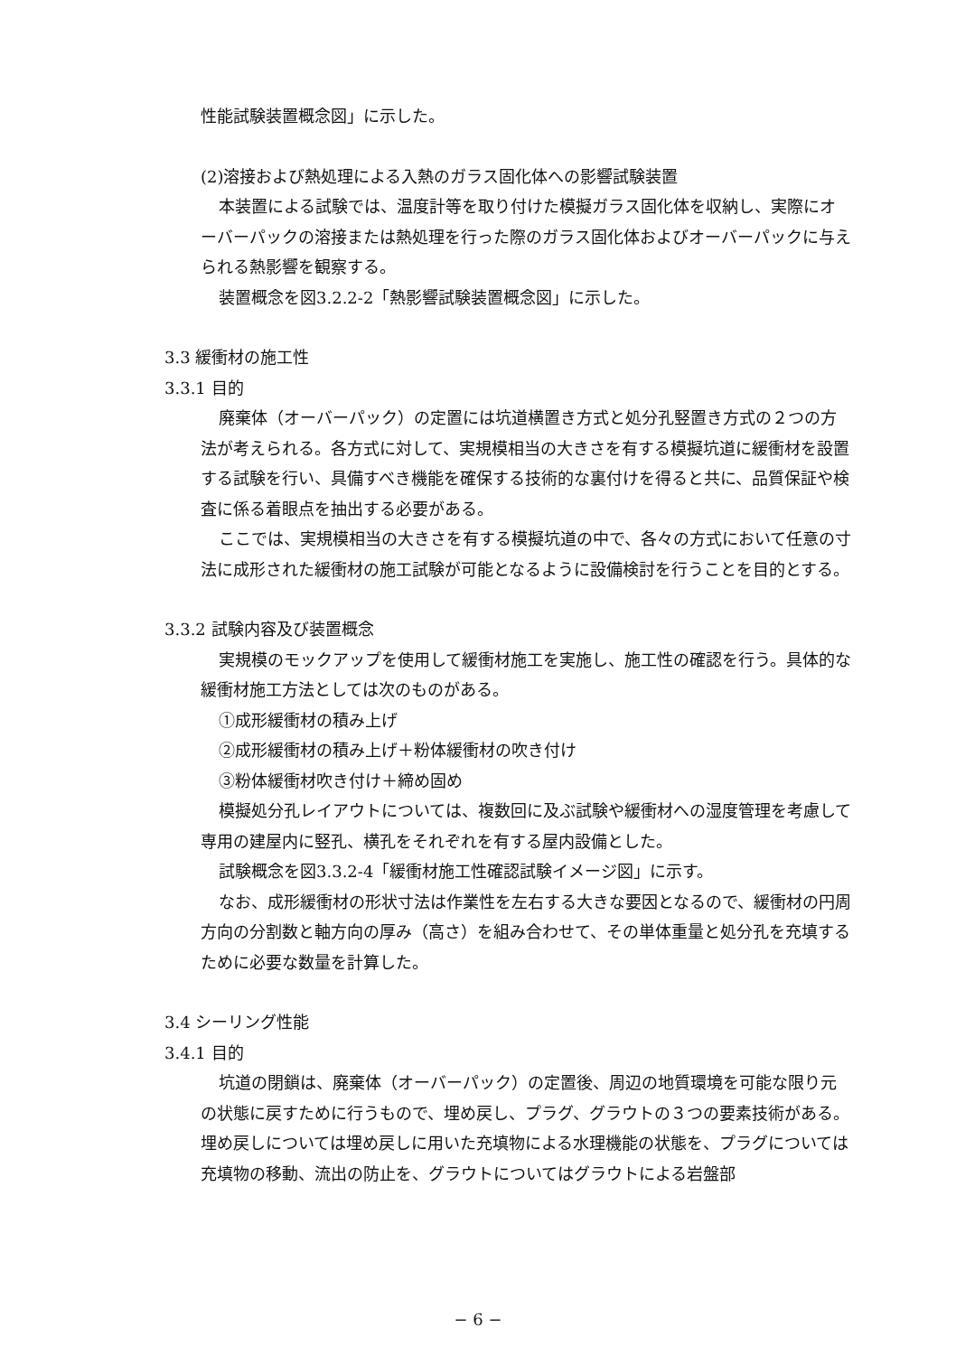性能試験装置概念図」に示した。
(2)溶接および熱処理による入熱のガラス固化体への影響試験装置
本装置による試験では、温度計等を取り付けた模擬ガラス固化体を収納し、実際にオーバーパックの溶接または熱処理を行った際のガラス固化体およびオーバーパックに与えられる熱影響を観察する。
装置概念を図3.2.2-2「熱影響試験装置概念図」に示した。
3.3 緩衝材の施工性
3.3.1 目的
廃棄体（オーバーパック）の定置には坑道横置き方式と処分孔竪置き方式の２つの方法が考えられる。各方式に対して、実規模相当の大きさを有する模擬坑道に緩衝材を設置する試験を行い、具備すべき機能を確保する技術的な裏付けを得ると共に、品質保証や検査に係る着眼点を抽出する必要がある。
ここでは、実規模相当の大きさを有する模擬坑道の中で、各々の方式において任意の寸法に成形された緩衝材の施工試験が可能となるように設備検討を行うことを目的とする。
3.3.2 試験内容及び装置概念
実規模のモックアップを使用して緩衝材施工を実施し、施工性の確認を行う。具体的な緩衝材施工方法としては次のものがある。
①成形緩衝材の積み上げ
②成形緩衝材の積み上げ＋粉体緩衝材の吹き付け
③粉体緩衝材吹き付け＋締め固め
模擬処分孔レイアウトについては、複数回に及ぶ試験や緩衝材への湿度管理を考慮して専用の建屋内に竪孔、横孔をそれぞれを有する屋内設備とした。
試験概念を図3.3.2-4「緩衝材施工性確認試験イメージ図」に示す。
なお、成形緩衝材の形状寸法は作業性を左右する大きな要因となるので、緩衝材の円周方向の分割数と軸方向の厚み（高さ）を組み合わせて、その単体重量と処分孔を充填するために必要な数量を計算した。
3.4 シーリング性能
3.4.1 目的
坑道の閉鎖は、廃棄体（オーバーパック）の定置後、周辺の地質環境を可能な限り元の状態に戻すために行うもので、埋め戻し、プラグ、グラウトの３つの要素技術がある。埋め戻しについては埋め戻しに用いた充填物による水理機能の状態を、プラグについては充填物の移動、流出の防止を、グラウトについてはグラウトによる岩盤部
− 6 −